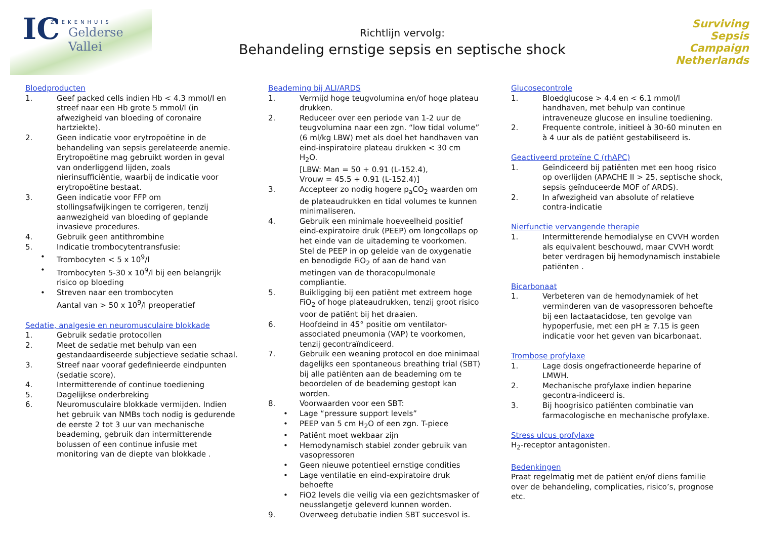ZIEKENHUIS
IC Gelderse
Vallei
Richtlijn vervolg:
Behandeling ernstige sepsis en septische shock
Surviving
Sepsis
Campaign
Netherlands
Bloedproducten
1. Geef packed cells indien Hb < 4.3 mmol/l en streef naar een Hb grote 5 mmol/l (in afwezigheid van bloeding of coronaire hartziekte).
2. Geen indicatie voor erytropoëtine in de behandeling van sepsis gerelateerde anemie. Erytropoëtine mag gebruikt worden in geval van onderliggend lijden, zoals nierinsufficiëntie, waarbij de indicatie voor erytropoëtine bestaat.
3. Geen indicatie voor FFP om stollingsafwijkingen te corrigeren, tenzij aanwezigheid van bloeding of geplande invasieve procedures.
4. Gebruik geen antithrombine
5. Indicatie trombocytentransfusie:
• Trombocyten < 5 x 10<sup>9</sup>/l
• Trombocyten 5-30 x 10<sup>9</sup>/l bij een belangrijk risico op bloeding
• Streven naar een trombocyten
Aantal van > 50 x 10<sup>9</sup>/l preoperatief
Sedatie, analgesie en neuromusculaire blokkade
1. Gebruik sedatie protocollen
2. Meet de sedatie met behulp van een gestandaardiseerde subjectieve sedatie schaal.
3. Streef naar vooraf gedefinieerde eindpunten (sedatie score).
4. Intermitterende of continue toediening
5. Dagelijkse onderbreking
6. Neuromusculaire blokkade vermijden. Indien het gebruik van NMBs toch nodig is gedurende de eerste 2 tot 3 uur van mechanische beademing, gebruik dan intermitterende bolussen of een continue infusie met monitoring van de diepte van blokkade .
Beademing bij ALI/ARDS
1. Vermijd hoge teugvolumina en/of hoge plateau drukken.
2. Reduceer over een periode van 1-2 uur de teugvolumina naar een zgn. “low tidal volume” (6 ml/kg LBW) met als doel het handhaven van eind-inspiratoire plateau drukken < 30 cm H<sub>2</sub>O.
[LBW: Man = 50 + 0.91 (L-152.4),
Vrouw = 45.5 + 0.91 (L-152.4)]
3. Accepteer zo nodig hogere p<sub>a</sub>CO<sub>2</sub> waarden om de plateaudrukken en tidal volumes te kunnen minimaliseren.
4. Gebruik een minimale hoeveelheid positief eind-expiratoire druk (PEEP) om longcollaps op het einde van de uitademing te voorkomen. Stel de PEEP in op geleide van de oxygenatie en benodigde FiO<sub>2</sub> of aan de hand van metingen van de thoracopulmonale compliantie.
5. Buikligging bij een patiënt met extreem hoge FiO<sub>2</sub> of hoge plateaudrukken, tenzij groot risico voor de patiënt bij het draaien.
6. Hoofdeind in 45° positie om ventilator-associated pneumonia (VAP) te voorkomen, tenzij gecontraïndiceerd.
7. Gebruik een weaning protocol en doe minimaal dagelijks een spontaneous breathing trial (SBT) bij alle patiënten aan de beademing om te beoordelen of de beademing gestopt kan worden.
8. Voorwaarden voor een SBT:
• Lage “pressure support levels”
• PEEP van 5 cm H<sub>2</sub>O of een zgn. T-piece
• Patiënt moet wekbaar zijn
• Hemodynamisch stabiel zonder gebruik van vasopressoren
• Geen nieuwe potentieel ernstige condities
• Lage ventilatie en eind-expiratoire druk behoefte
• FiO2 levels die veilig via een gezichtsmasker of neusslangetje geleverd kunnen worden.
9. Overweeg detubatie indien SBT succesvol is.
Glucosecontrole
1. Bloedglucose > 4.4 en < 6.1 mmol/l handhaven, met behulp van continue intraveneuze glucose en insuline toediening.
2. Frequente controle, initieel à 30-60 minuten en à 4 uur als de patiënt gestabiliseerd is.
Geactiveerd proteïne C (rhAPC)
1. Geïndiceerd bij patiënten met een hoog risico op overlijden (APACHE II > 25, septische shock, sepsis geïnduceerde MOF of ARDS).
2. In afwezigheid van absolute of relatieve contra-indicatie
Nierfunctie vervangende therapie
1. Intermitterende hemodialyse en CVVH worden als equivalent beschouwd, maar CVVH wordt beter verdragen bij hemodynamisch instabiele patiënten .
Bicarbonaat
1. Verbeteren van de hemodynamiek of het verminderen van de vasopressoren behoefte bij een lactaatacidose, ten gevolge van hypoperfusie, met een pH ≥ 7.15 is geen indicatie voor het geven van bicarbonaat.
Trombose profylaxe
1. Lage dosis ongefractioneerde heparine of LMWH.
2. Mechanische profylaxe indien heparine gecontra-indiceerd is.
3. Bij hoogrisico patiënten combinatie van farmacologische en mechanische profylaxe.
Stress ulcus profylaxe
H<sub>2</sub>-receptor antagonisten.
Bedenkingen
Praat regelmatig met de patiënt en/of diens familie over de behandeling, complicaties, risico’s, prognose etc.